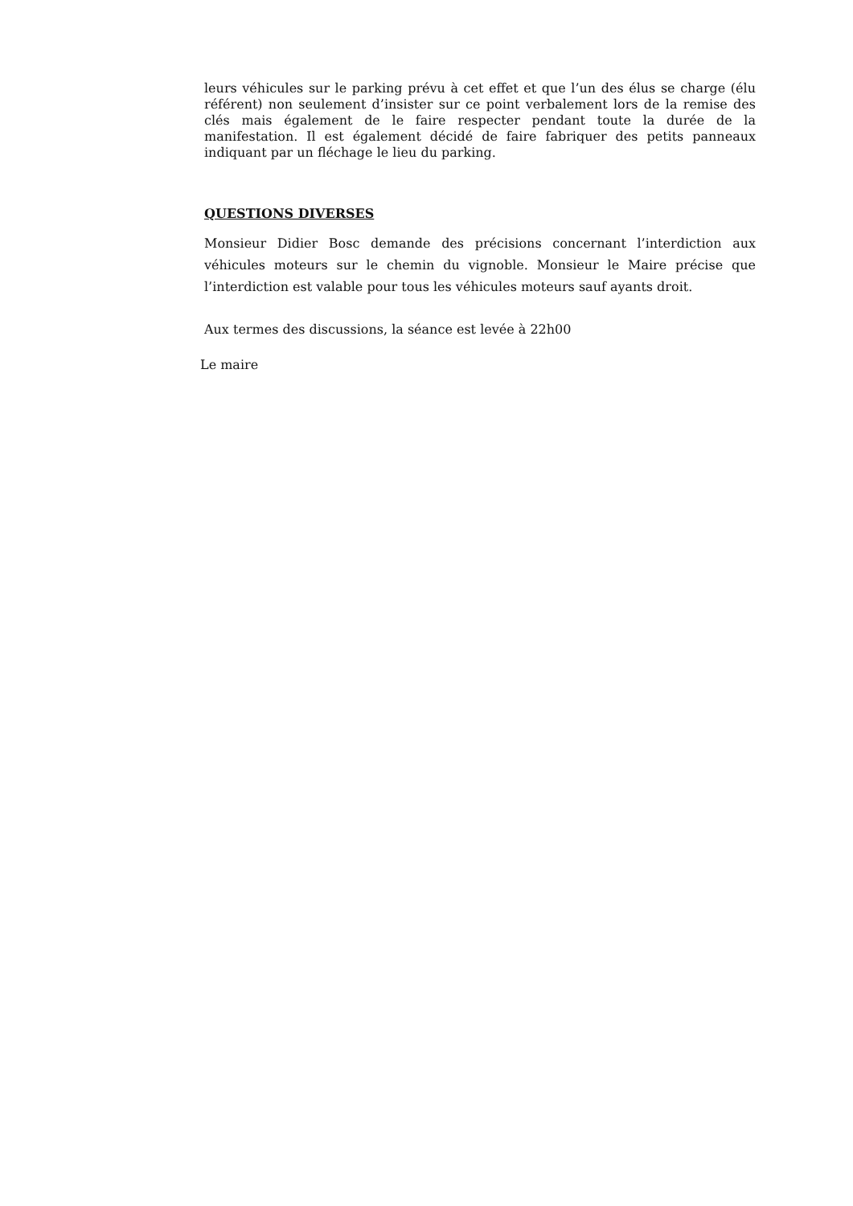leurs véhicules sur le parking prévu à cet effet et que l’un des élus se charge (élu référent) non seulement d’insister sur ce point verbalement lors de la remise des clés mais également de le faire respecter pendant toute la durée de la manifestation. Il est également décidé de faire fabriquer des petits panneaux indiquant par un fléchage le lieu du parking.
QUESTIONS DIVERSES
Monsieur Didier Bosc demande des précisions concernant l’interdiction aux véhicules moteurs sur le chemin du vignoble. Monsieur le Maire précise que l’interdiction est valable pour tous les véhicules moteurs sauf ayants droit.
Aux termes des discussions, la séance est levée à 22h00
Le maire